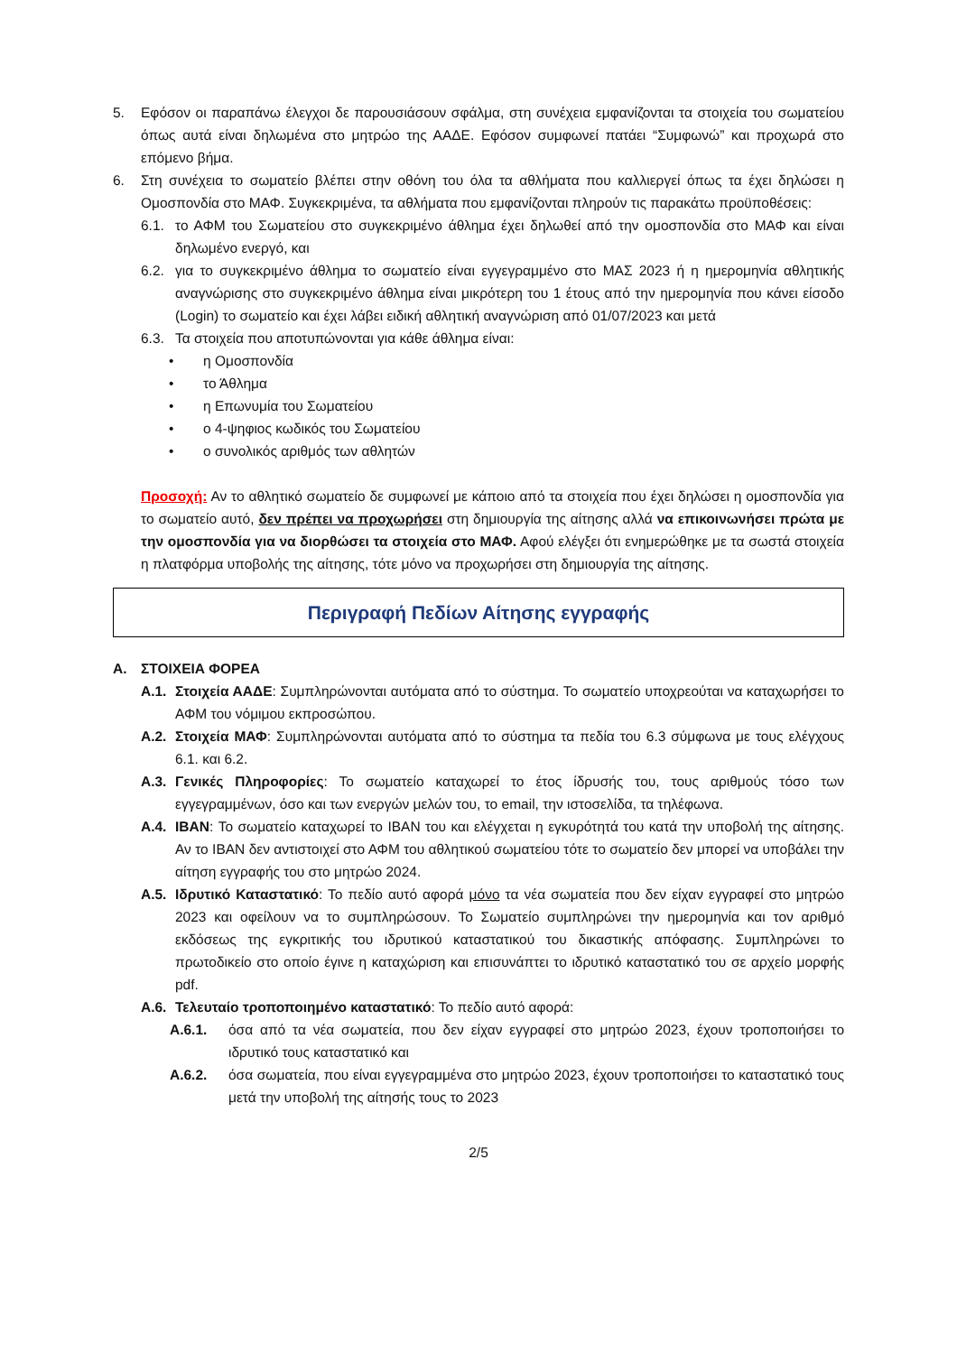5. Εφόσον οι παραπάνω έλεγχοι δε παρουσιάσουν σφάλμα, στη συνέχεια εμφανίζονται τα στοιχεία του σωματείου όπως αυτά είναι δηλωμένα στο μητρώο της ΑΑΔΕ. Εφόσον συμφωνεί πατάει “Συμφωνώ” και προχωρά στο επόμενο βήμα.
6. Στη συνέχεια το σωματείο βλέπει στην οθόνη του όλα τα αθλήματα που καλλιεργεί όπως τα έχει δηλώσει η Ομοσπονδία στο ΜΑΦ. Συγκεκριμένα, τα αθλήματα που εμφανίζονται πληρούν τις παρακάτω προϋποθέσεις:
6.1. το ΑΦΜ του Σωματείου στο συγκεκριμένο άθλημα έχει δηλωθεί από την ομοσπονδία στο ΜΑΦ και είναι δηλωμένο ενεργό, και
6.2. για το συγκεκριμένο άθλημα το σωματείο είναι εγγεγραμμένο στο ΜΑΣ 2023 ή η ημερομηνία αθλητικής αναγνώρισης στο συγκεκριμένο άθλημα είναι μικρότερη του 1 έτους από την ημερομηνία που κάνει είσοδο (Login) το σωματείο και έχει λάβει ειδική αθλητική αναγνώριση από 01/07/2023 και μετά
6.3. Τα στοιχεία που αποτυπώνονται για κάθε άθλημα είναι:
• η Ομοσπονδία
• το Άθλημα
• η Επωνυμία του Σωματείου
• ο 4-ψηφιος κωδικός του Σωματείου
• ο συνολικός αριθμός των αθλητών
Προσοχή: Αν το αθλητικό σωματείο δε συμφωνεί με κάποιο από τα στοιχεία που έχει δηλώσει η ομοσπονδία για το σωματείο αυτό, δεν πρέπει να προχωρήσει στη δημιουργία της αίτησης αλλά να επικοινωνήσει πρώτα με την ομοσπονδία για να διορθώσει τα στοιχεία στο ΜΑΦ. Αφού ελέγξει ότι ενημερώθηκε με τα σωστά στοιχεία η πλατφόρμα υποβολής της αίτησης, τότε μόνο να προχωρήσει στη δημιουργία της αίτησης.
Περιγραφή Πεδίων Αίτησης εγγραφής
A. ΣΤΟΙΧΕΙΑ ΦΟΡΕΑ
Α.1. Στοιχεία ΑΑΔΕ: Συμπληρώνονται αυτόματα από το σύστημα. Το σωματείο υποχρεούται να καταχωρήσει το ΑΦΜ του νόμιμου εκπροσώπου.
Α.2. Στοιχεία ΜΑΦ: Συμπληρώνονται αυτόματα από το σύστημα τα πεδία του 6.3 σύμφωνα με τους ελέγχους 6.1. και 6.2.
Α.3. Γενικές Πληροφορίες: Το σωματείο καταχωρεί το έτος ίδρυσής του, τους αριθμούς τόσο των εγγεγραμμένων, όσο και των ενεργών μελών του, το email, την ιστοσελίδα, τα τηλέφωνα.
Α.4. IBAN: Το σωματείο καταχωρεί το IBAN του και ελέγχεται η εγκυρότητά του κατά την υποβολή της αίτησης. Αν το IBAN δεν αντιστοιχεί στο ΑΦΜ του αθλητικού σωματείου τότε το σωματείο δεν μπορεί να υποβάλει την αίτηση εγγραφής του στο μητρώο 2024.
Α.5. Ιδρυτικό Καταστατικό: Το πεδίο αυτό αφορά μόνο τα νέα σωματεία που δεν είχαν εγγραφεί στο μητρώο 2023 και οφείλουν να το συμπληρώσουν. Το Σωματείο συμπληρώνει την ημερομηνία και τον αριθμό εκδόσεως της εγκριτικής του ιδρυτικού καταστατικού του δικαστικής απόφασης. Συμπληρώνει το πρωτοδικείο στο οποίο έγινε η καταχώριση και επισυνάπτει το ιδρυτικό καταστατικό του σε αρχείο μορφής pdf.
Α.6. Τελευταίο τροποποιημένο καταστατικό: Το πεδίο αυτό αφορά:
Α.6.1. όσα από τα νέα σωματεία, που δεν είχαν εγγραφεί στο μητρώο 2023, έχουν τροποποιήσει το ιδρυτικό τους καταστατικό και
Α.6.2. όσα σωματεία, που είναι εγγεγραμμένα στο μητρώο 2023, έχουν τροποποιήσει το καταστατικό τους μετά την υποβολή της αίτησής τους το 2023
2/5